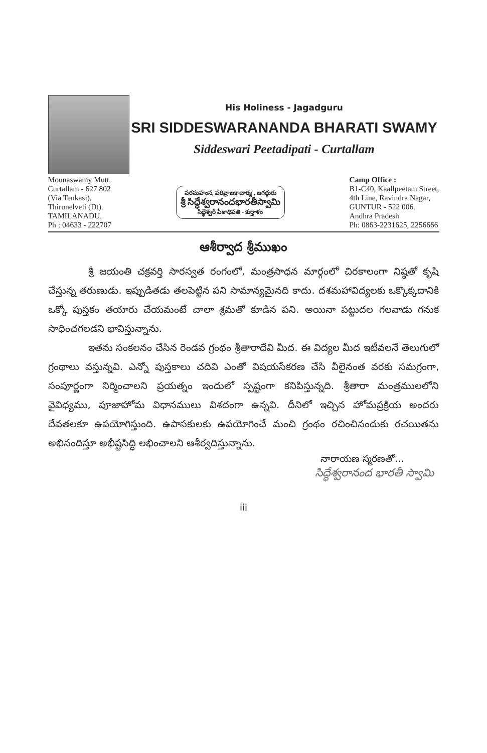His Holiness - Jagadguru
SRI SIDDESWARANANDA BHARATI SWAMY
Siddeswari Peetadipati - Curtallam
Mounaswamy Mutt,
Curtallam - 627 802
(Via Tenkasi),
Thirunelveli (Dt).
TAMILANADU.
Ph : 04633 - 222707
పరమహంస, పరివ్రాజకాచార్య , జగద్గురు
శ్రీ సిద్ధేశ్వరానందభారతీస్వామి
సిద్ధేశ్వరీ పీఠాధిపతి - కుర్తాళం
Camp Office :
B1-C40, Kaallpeetam Street,
4th Line, Ravindra Nagar,
GUNTUR - 522 006.
Andhra Pradesh
Ph: 0863-2231625, 2256666
ఆశీర్వాద శ్రీముఖం
శ్రీ జయంతి చక్రవర్తి సారస్వత రంగంలో, మంత్రసాధన మార్గంలో చిరకాలంగా నిష్ఠతో కృషి చేస్తున్న తరుణుడు. ఇప్పుడితడు తలపెట్టిన పని సామాన్యమైనది కాదు. దశమహావిద్యలకు ఒక్కొక్కదానికి ఒక్కో పుస్తకం తయారు చేయమంటే చాలా శ్రమతో కూడిన పని. అయినా పట్టుదల గలవాడు గనుక సాధించగలడని భావిస్తున్నాను.
ఇతను సంకలనం చేసిన రెండవ గ్రంథం శ్రీతారాదేవి మీద. ఈ విద్యల మీద ఇటీవలనే తెలుగులో గ్రంథాలు వస్తున్నవి. ఎన్నో పుస్తకాలు చదివి ఎంతో విషయసేకరణ చేసి వీలైనంత వరకు సమగ్రంగా, సంపూర్ణంగా నిర్మించాలని ప్రయత్నం ఇందులో స్పష్టంగా కనిపిస్తున్నది. శ్రీతారా మంత్రములలోని వైవిధ్యము, పూజాహోమ విధానములు విశదంగా ఉన్నవి. దీనిలో ఇచ్చిన హోమప్రక్రియ అందరు దేవతలకూ ఉపయోగిస్తుంది. ఉపాసకులకు ఉపయోగించే మంచి గ్రంథం రచించినందుకు రచయితను అభినందిస్తూ అభీష్టసిద్ధి లభించాలని ఆశీర్వదిస్తున్నాను.
నారాయణ స్మరణతో...
సిద్ధేశ్వరానంద భారతీ స్వామి
iii